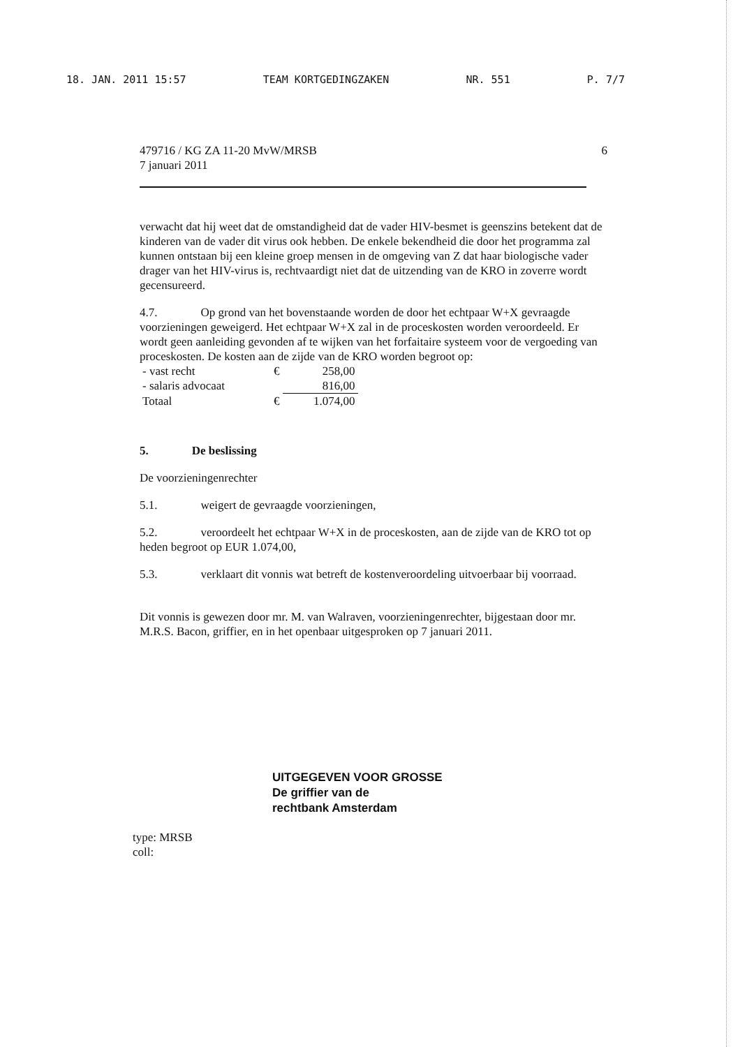18. JAN. 2011 15:57 TEAM KORTGEDINGZAKEN NR. 551 P. 7/7
479716 / KG ZA 11-20 MvW/MRSB
7 januari 2011
6
verwacht dat hij weet dat de omstandigheid dat de vader HIV-besmet is geenszins betekent dat de kinderen van de vader dit virus ook hebben. De enkele bekendheid die door het programma zal kunnen ontstaan bij een kleine groep mensen in de omgeving van Z dat haar biologische vader drager van het HIV-virus is, rechtvaardigt niet dat de uitzending van de KRO in zoverre wordt gecensureerd.
4.7. Op grond van het bovenstaande worden de door het echtpaar W+X gevraagde voorzieningen geweigerd. Het echtpaar W+X zal in de proceskosten worden veroordeeld. Er wordt geen aanleiding gevonden af te wijken van het forfaitaire systeem voor de vergoeding van proceskosten. De kosten aan de zijde van de KRO worden begroot op:
| - vast recht | € | 258,00 |
| - salaris advocaat | | 816,00 |
| Totaal | € | 1.074,00 |
5. De beslissing
De voorzieningenrechter
5.1. weigert de gevraagde voorzieningen,
5.2. veroordeelt het echtpaar W+X in de proceskosten, aan de zijde van de KRO tot op heden begroot op EUR 1.074,00,
5.3. verklaart dit vonnis wat betreft de kostenveroordeling uitvoerbaar bij voorraad.
Dit vonnis is gewezen door mr. M. van Walraven, voorzieningenrechter, bijgestaan door mr. M.R.S. Bacon, griffier, en in het openbaar uitgesproken op 7 januari 2011.
UITGEGEVEN VOOR GROSSE
De griffier van de
rechtbank Amsterdam
type: MRSB
coll: